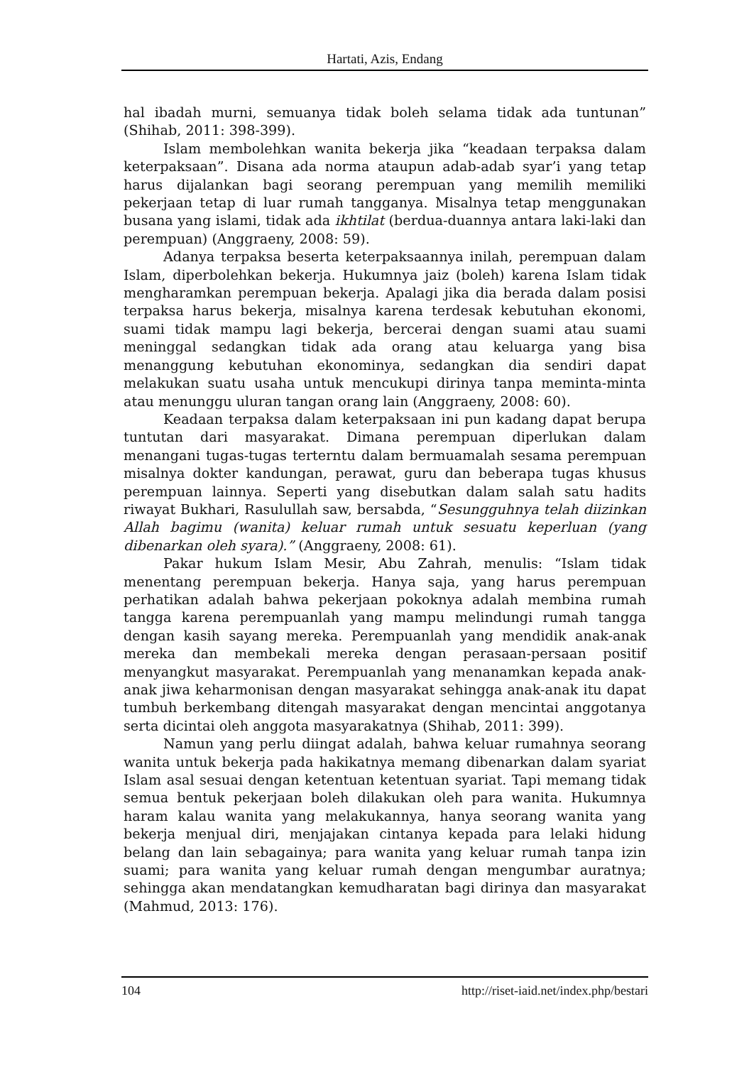Hartati, Azis, Endang
hal ibadah murni, semuanya tidak boleh selama tidak ada tuntunan” (Shihab, 2011: 398-399).
Islam membolehkan wanita bekerja jika “keadaan terpaksa dalam keterpaksaan”. Disana ada norma ataupun adab-adab syar’i yang tetap harus dijalankan bagi seorang perempuan yang memilih memiliki pekerjaan tetap di luar rumah tangganya. Misalnya tetap menggunakan busana yang islami, tidak ada ikhtilat (berdua-duannya antara laki-laki dan perempuan) (Anggraeny, 2008: 59).
Adanya terpaksa beserta keterpaksaannya inilah, perempuan dalam Islam, diperbolehkan bekerja. Hukumnya jaiz (boleh) karena Islam tidak mengharamkan perempuan bekerja. Apalagi jika dia berada dalam posisi terpaksa harus bekerja, misalnya karena terdesak kebutuhan ekonomi, suami tidak mampu lagi bekerja, bercerai dengan suami atau suami meninggal sedangkan tidak ada orang atau keluarga yang bisa menanggung kebutuhan ekonominya, sedangkan dia sendiri dapat melakukan suatu usaha untuk mencukupi dirinya tanpa meminta-minta atau menunggu uluran tangan orang lain (Anggraeny, 2008: 60).
Keadaan terpaksa dalam keterpaksaan ini pun kadang dapat berupa tuntutan dari masyarakat. Dimana perempuan diperlukan dalam menangani tugas-tugas terterntu dalam bermuamalah sesama perempuan misalnya dokter kandungan, perawat, guru dan beberapa tugas khusus perempuan lainnya. Seperti yang disebutkan dalam salah satu hadits riwayat Bukhari, Rasulullah saw, bersabda, “Sesungguhnya telah diizinkan Allah bagimu (wanita) keluar rumah untuk sesuatu keperluan (yang dibenarkan oleh syara).” (Anggraeny, 2008: 61).
Pakar hukum Islam Mesir, Abu Zahrah, menulis: “Islam tidak menentang perempuan bekerja. Hanya saja, yang harus perempuan perhatikan adalah bahwa pekerjaan pokoknya adalah membina rumah tangga karena perempuanlah yang mampu melindungi rumah tangga dengan kasih sayang mereka. Perempuanlah yang mendidik anak-anak mereka dan membekali mereka dengan perasaan-persaan positif menyangkut masyarakat. Perempuanlah yang menanamkan kepada anak-anak jiwa keharmonisan dengan masyarakat sehingga anak-anak itu dapat tumbuh berkembang ditengah masyarakat dengan mencintai anggotanya serta dicintai oleh anggota masyarakatnya (Shihab, 2011: 399).
Namun yang perlu diingat adalah, bahwa keluar rumahnya seorang wanita untuk bekerja pada hakikatnya memang dibenarkan dalam syariat Islam asal sesuai dengan ketentuan ketentuan syariat. Tapi memang tidak semua bentuk pekerjaan boleh dilakukan oleh para wanita. Hukumnya haram kalau wanita yang melakukannya, hanya seorang wanita yang bekerja menjual diri, menjajakan cintanya kepada para lelaki hidung belang dan lain sebagainya; para wanita yang keluar rumah tanpa izin suami; para wanita yang keluar rumah dengan mengumbar auratnya; sehingga akan mendatangkan kemudharatan bagi dirinya dan masyarakat (Mahmud, 2013: 176).
104 http://riset-iaid.net/index.php/bestari